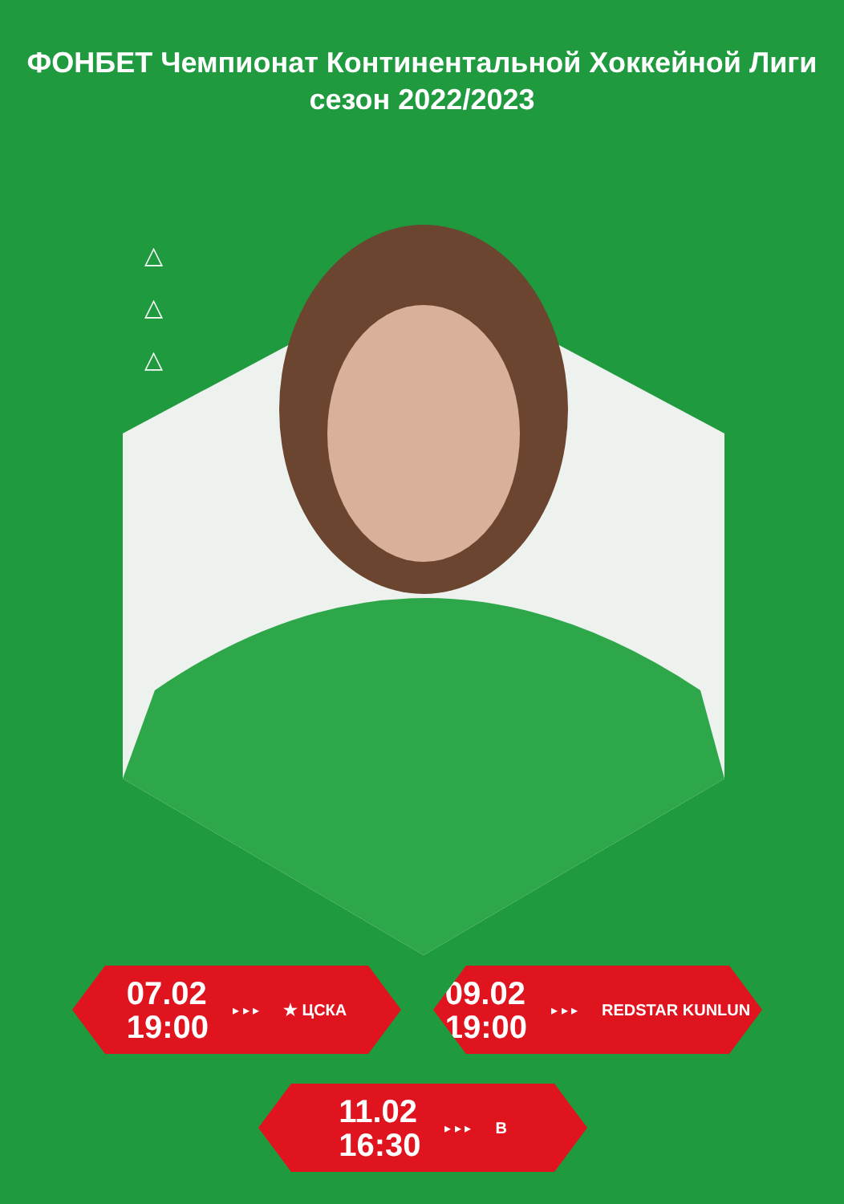ФОНБЕТ Чемпионат Континентальной Хоккейной Лиги
сезон 2022/2023
△
△
△
07.02
19:00
▸ ▸ ▸ ★ ЦСКА
09.02
19:00
▸ ▸ ▸ REDSTAR KUNLUN
11.02
16:30
▸ ▸ ▸ В